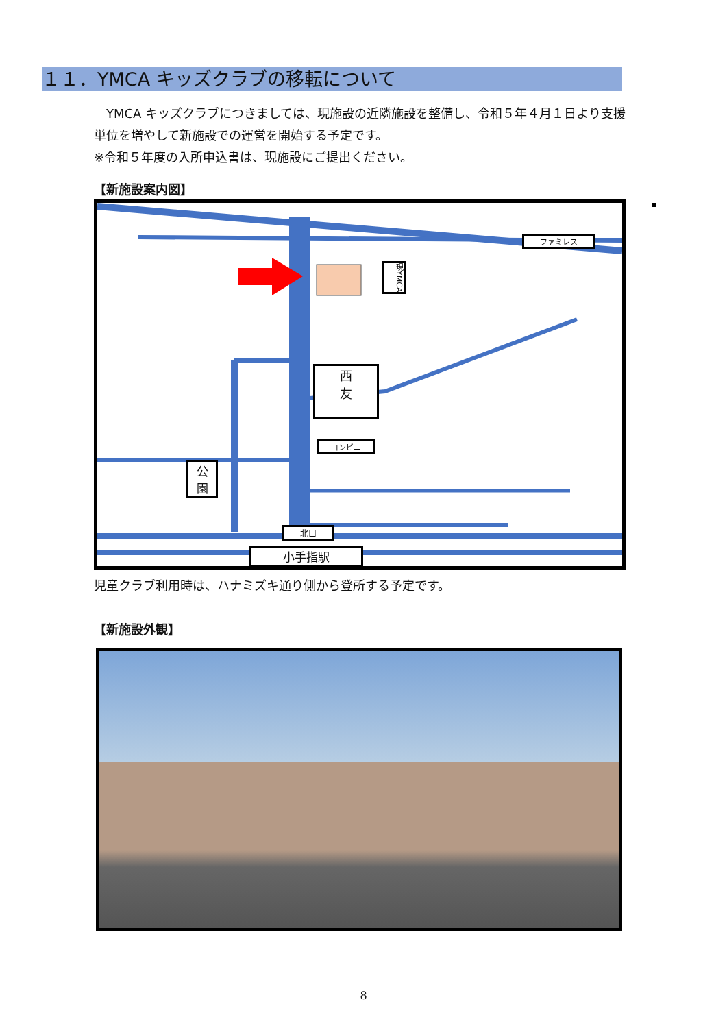１１．YMCA キッズクラブの移転について
　YMCA キッズクラブにつきましては、現施設の近隣施設を整備し、令和５年４月１日より支援単位を増やして新施設での運営を開始する予定です。
※令和５年度の入所申込書は、現施設にご提出ください。
【新施設案内図】
ファミレス
現YMCA
西
友
コンビニ
公
園
北口
小手指駅
児童クラブ利用時は、ハナミズキ通り側から登所する予定です。
【新施設外観】
8